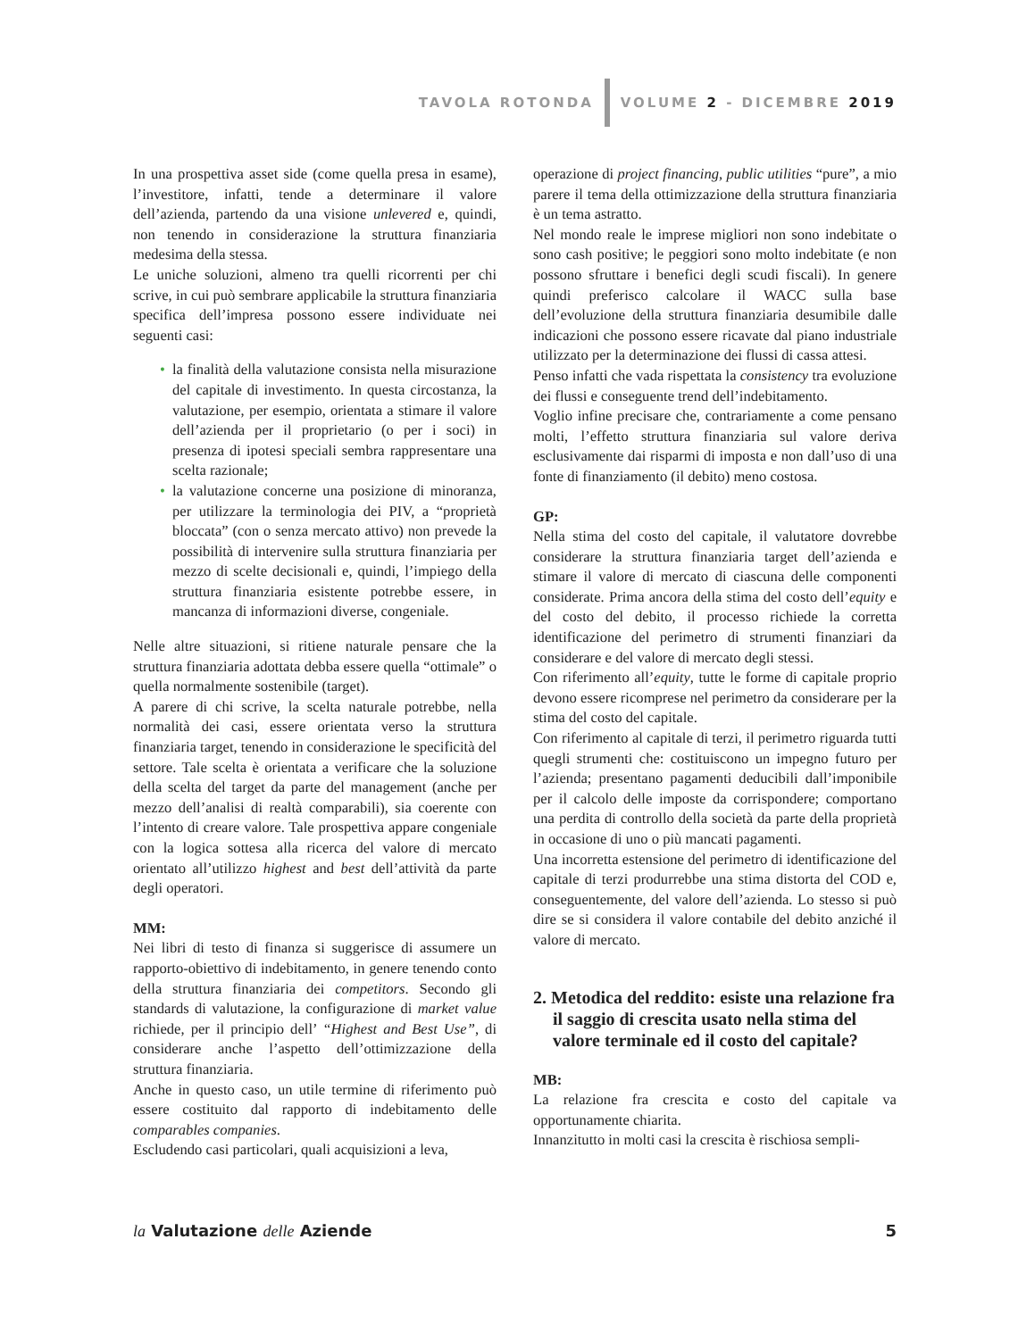TAVOLA ROTONDA VOLUME 2 - DICEMBRE 2019
In una prospettiva asset side (come quella presa in esame), l’investitore, infatti, tende a determinare il valore dell’azienda, partendo da una visione unlevered e, quindi, non tenendo in considerazione la struttura finanziaria medesima della stessa.
Le uniche soluzioni, almeno tra quelli ricorrenti per chi scrive, in cui può sembrare applicabile la struttura finanziaria specifica dell’impresa possono essere individuate nei seguenti casi:
• la finalità della valutazione consista nella misurazione del capitale di investimento. In questa circostanza, la valutazione, per esempio, orientata a stimare il valore dell’azienda per il proprietario (o per i soci) in presenza di ipotesi speciali sembra rappresentare una scelta razionale;
• la valutazione concerne una posizione di minoranza, per utilizzare la terminologia dei PIV, a “proprietà bloccata” (con o senza mercato attivo) non prevede la possibilità di intervenire sulla struttura finanziaria per mezzo di scelte decisionali e, quindi, l’impiego della struttura finanziaria esistente potrebbe essere, in mancanza di informazioni diverse, congeniale.
Nelle altre situazioni, si ritiene naturale pensare che la struttura finanziaria adottata debba essere quella “ottimale” o quella normalmente sostenibile (target).
A parere di chi scrive, la scelta naturale potrebbe, nella normalità dei casi, essere orientata verso la struttura finanziaria target, tenendo in considerazione le specificità del settore. Tale scelta è orientata a verificare che la soluzione della scelta del target da parte del management (anche per mezzo dell’analisi di realtà comparabili), sia coerente con l’intento di creare valore. Tale prospettiva appare congeniale con la logica sottesa alla ricerca del valore di mercato orientato all’utilizzo highest and best dell’attività da parte degli operatori.
MM:
Nei libri di testo di finanza si suggerisce di assumere un rapporto-obiettivo di indebitamento, in genere tenendo conto della struttura finanziaria dei competitors. Secondo gli standards di valutazione, la configurazione di market value richiede, per il principio dell’ “Highest and Best Use”, di considerare anche l’aspetto dell’ottimizzazione della struttura finanziaria.
Anche in questo caso, un utile termine di riferimento può essere costituito dal rapporto di indebitamento delle comparables companies.
Escludendo casi particolari, quali acquisizioni a leva,
operazione di project financing, public utilities “pure”, a mio parere il tema della ottimizzazione della struttura finanziaria è un tema astratto.
Nel mondo reale le imprese migliori non sono indebitate o sono cash positive; le peggiori sono molto indebitate (e non possono sfruttare i benefici degli scudi fiscali). In genere quindi preferisco calcolare il WACC sulla base dell’evoluzione della struttura finanziaria desumibile dalle indicazioni che possono essere ricavate dal piano industriale utilizzato per la determinazione dei flussi di cassa attesi.
Penso infatti che vada rispettata la consistency tra evoluzione dei flussi e conseguente trend dell’indebitamento.
Voglio infine precisare che, contrariamente a come pensano molti, l’effetto struttura finanziaria sul valore deriva esclusivamente dai risparmi di imposta e non dall’uso di una fonte di finanziamento (il debito) meno costosa.
GP:
Nella stima del costo del capitale, il valutatore dovrebbe considerare la struttura finanziaria target dell’azienda e stimare il valore di mercato di ciascuna delle componenti considerate. Prima ancora della stima del costo dell’equity e del costo del debito, il processo richiede la corretta identificazione del perimetro di strumenti finanziari da considerare e del valore di mercato degli stessi.
Con riferimento all’equity, tutte le forme di capitale proprio devono essere ricomprese nel perimetro da considerare per la stima del costo del capitale.
Con riferimento al capitale di terzi, il perimetro riguarda tutti quegli strumenti che: costituiscono un impegno futuro per l’azienda; presentano pagamenti deducibili dall’imponibile per il calcolo delle imposte da corrispondere; comportano una perdita di controllo della società da parte della proprietà in occasione di uno o più mancati pagamenti.
Una incorretta estensione del perimetro di identificazione del capitale di terzi produrrebbe una stima distorta del COD e, conseguentemente, del valore dell’azienda. Lo stesso si può dire se si considera il valore contabile del debito anziché il valore di mercato.
2. Metodica del reddito: esiste una relazione fra il saggio di crescita usato nella stima del valore terminale ed il costo del capitale?
MB:
La relazione fra crescita e costo del capitale va opportunamente chiarita.
Innanzitutto in molti casi la crescita è rischiosa sempli-
la Valutazione delle Aziende 5